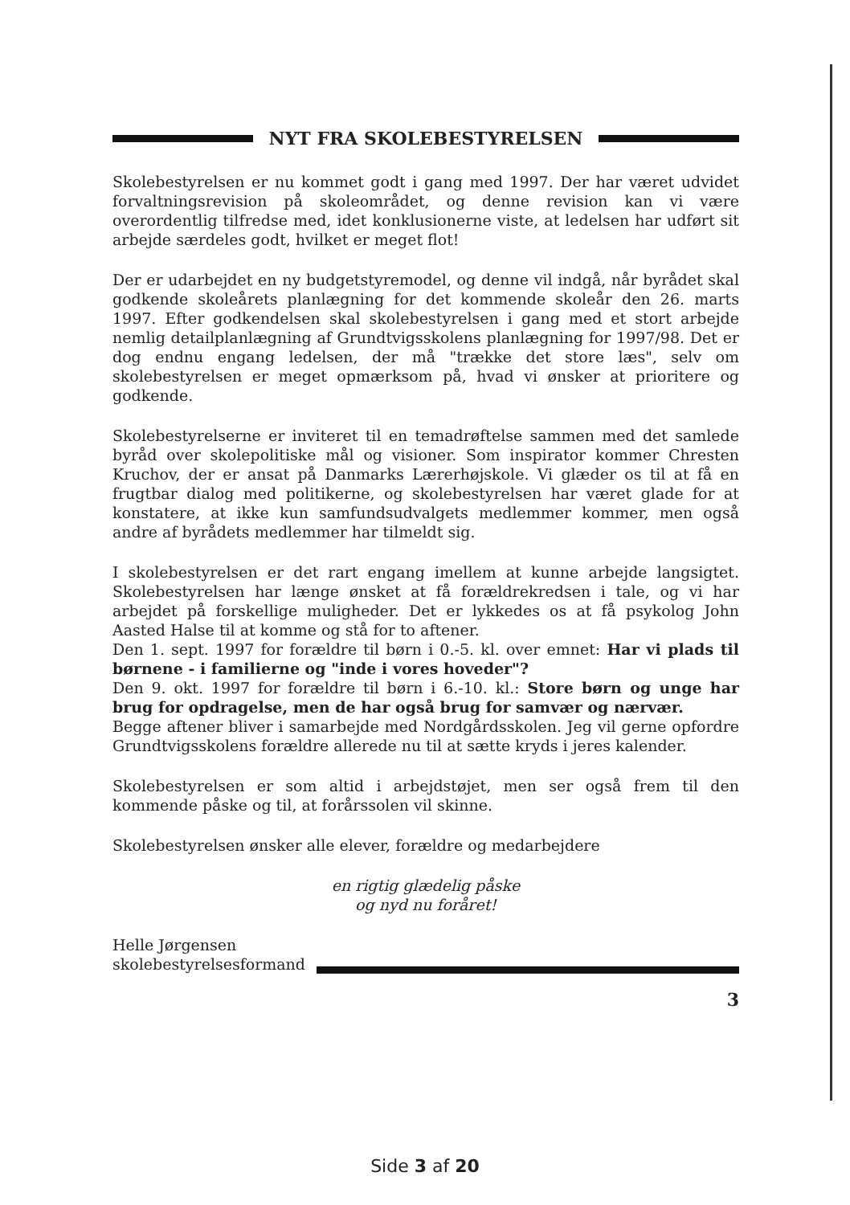NYT FRA SKOLEBESTYRELSEN
Skolebestyrelsen er nu kommet godt i gang med 1997. Der har været udvidet forvaltningsrevision på skoleområdet, og denne revision kan vi være overordentlig tilfredse med, idet konklusionerne viste, at ledelsen har udført sit arbejde særdeles godt, hvilket er meget flot!
Der er udarbejdet en ny budgetstyremodel, og denne vil indgå, når byrådet skal godkende skoleårets planlægning for det kommende skoleår den 26. marts 1997. Efter godkendelsen skal skolebestyrelsen i gang med et stort arbejde nemlig detailplanlægning af Grundtvigsskolens planlægning for 1997/98. Det er dog endnu engang ledelsen, der må "trække det store læs", selv om skolebestyrelsen er meget opmærksom på, hvad vi ønsker at prioritere og godkende.
Skolebestyrelserne er inviteret til en temadrøftelse sammen med det samlede byråd over skolepolitiske mål og visioner. Som inspirator kommer Chresten Kruchov, der er ansat på Danmarks Lærerhøjskole. Vi glæder os til at få en frugtbar dialog med politikerne, og skolebestyrelsen har været glade for at konstatere, at ikke kun samfundsudvalgets medlemmer kommer, men også andre af byrådets medlemmer har tilmeldt sig.
I skolebestyrelsen er det rart engang imellem at kunne arbejde langsigtet. Skolebestyrelsen har længe ønsket at få forældrekredsen i tale, og vi har arbejdet på forskellige muligheder. Det er lykkedes os at få psykolog John Aasted Halse til at komme og stå for to aftener.
Den 1. sept. 1997 for forældre til børn i 0.-5. kl. over emnet: Har vi plads til børnene - i familierne og "inde i vores hoveder"?
Den 9. okt. 1997 for forældre til børn i 6.-10. kl.: Store børn og unge har brug for opdragelse, men de har også brug for samvær og nærvær.
Begge aftener bliver i samarbejde med Nordgårdsskolen. Jeg vil gerne opfordre Grundtvigsskolens forældre allerede nu til at sætte kryds i jeres kalender.
Skolebestyrelsen er som altid i arbejdstøjet, men ser også frem til den kommende påske og til, at forårssolen vil skinne.
Skolebestyrelsen ønsker alle elever, forældre og medarbejdere
en rigtig glædelig påske
og nyd nu foråret!
Helle Jørgensen
skolebestyrelsesformand
3
Side 3 af 20